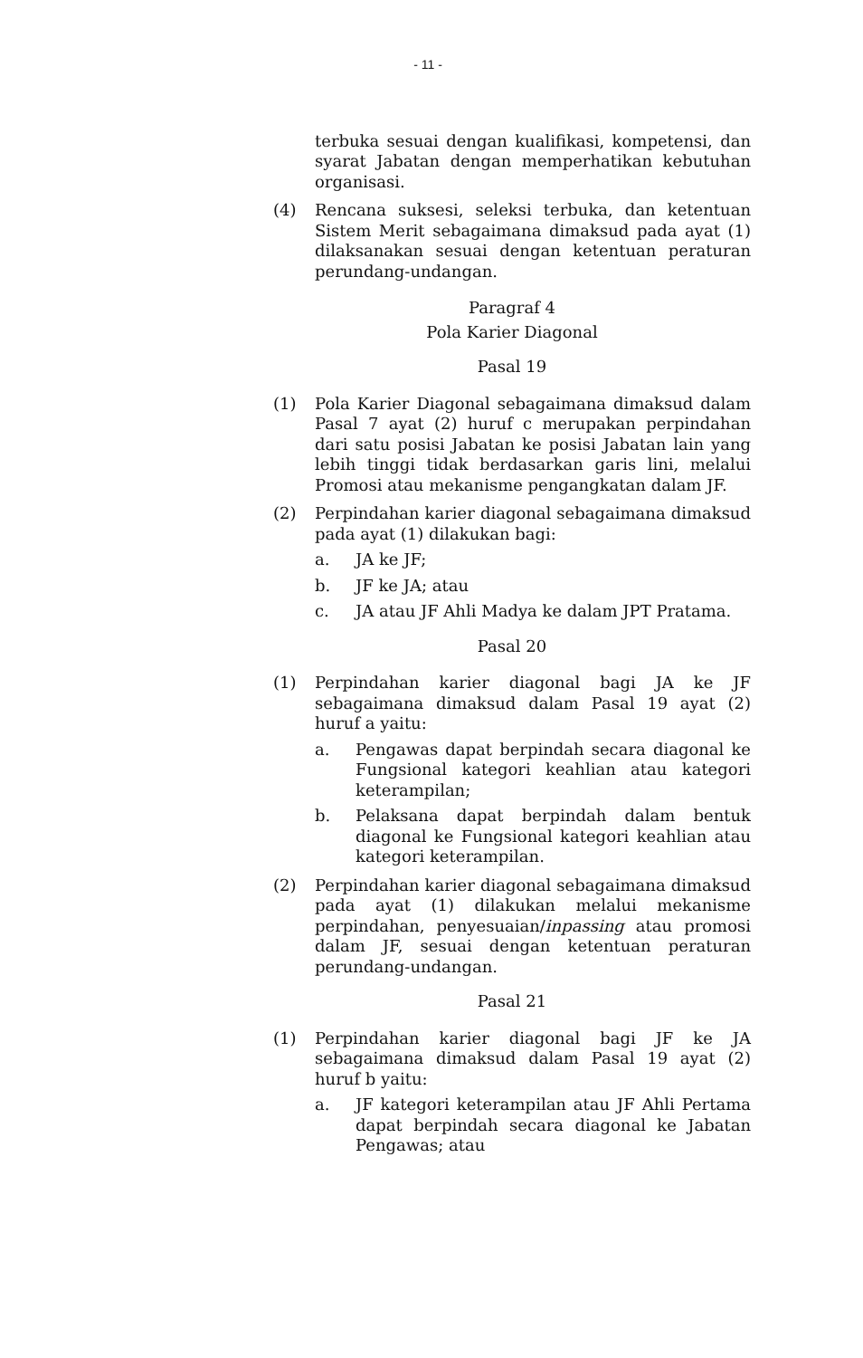- 11 -
terbuka sesuai dengan kualifikasi, kompetensi, dan syarat Jabatan dengan memperhatikan kebutuhan organisasi.
(4) Rencana suksesi, seleksi terbuka, dan ketentuan Sistem Merit sebagaimana dimaksud pada ayat (1) dilaksanakan sesuai dengan ketentuan peraturan perundang-undangan.
Paragraf 4
Pola Karier Diagonal
Pasal 19
(1) Pola Karier Diagonal sebagaimana dimaksud dalam Pasal 7 ayat (2) huruf c merupakan perpindahan dari satu posisi Jabatan ke posisi Jabatan lain yang lebih tinggi tidak berdasarkan garis lini, melalui Promosi atau mekanisme pengangkatan dalam JF.
(2) Perpindahan karier diagonal sebagaimana dimaksud pada ayat (1) dilakukan bagi:
a. JA ke JF;
b. JF ke JA; atau
c. JA atau JF Ahli Madya ke dalam JPT Pratama.
Pasal 20
(1) Perpindahan karier diagonal bagi JA ke JF sebagaimana dimaksud dalam Pasal 19 ayat (2) huruf a yaitu:
a. Pengawas dapat berpindah secara diagonal ke Fungsional kategori keahlian atau kategori keterampilan;
b. Pelaksana dapat berpindah dalam bentuk diagonal ke Fungsional kategori keahlian atau kategori keterampilan.
(2) Perpindahan karier diagonal sebagaimana dimaksud pada ayat (1) dilakukan melalui mekanisme perpindahan, penyesuaian/inpassing atau promosi dalam JF, sesuai dengan ketentuan peraturan perundang-undangan.
Pasal 21
(1) Perpindahan karier diagonal bagi JF ke JA sebagaimana dimaksud dalam Pasal 19 ayat (2) huruf b yaitu:
a. JF kategori keterampilan atau JF Ahli Pertama dapat berpindah secara diagonal ke Jabatan Pengawas; atau